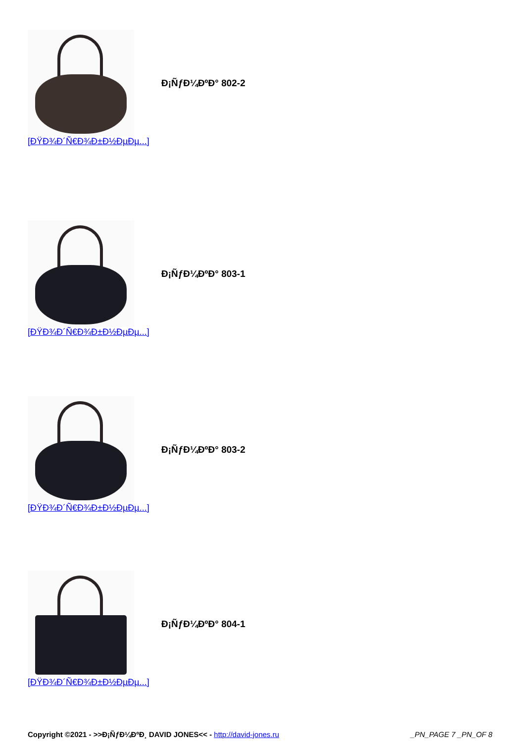Đ¡ÑƒĐ¼ĐºĐ° 802-2
[ĐŸĐ¾Đ´Ñ€Đ¾Đ±Đ½ĐµĐµ...]
Đ¡ÑƒĐ¼ĐºĐ° 803-1
[ĐŸĐ¾Đ´Ñ€Đ¾Đ±Đ½ĐµĐµ...]
Đ¡ÑƒĐ¼ĐºĐ° 803-2
[ĐŸĐ¾Đ´Ñ€Đ¾Đ±Đ½ĐµĐµ...]
Đ¡ÑƒĐ¼ĐºĐ° 804-1
[ĐŸĐ¾Đ´Ñ€Đ¾Đ±Đ½ĐµĐµ...]
Copyright ©2021 - >>Đ¡ÑƒĐ¼ĐºĐ¸ DAVID JONES<< - http://david-jones.ru
_PN_PAGE 7 _PN_OF 8